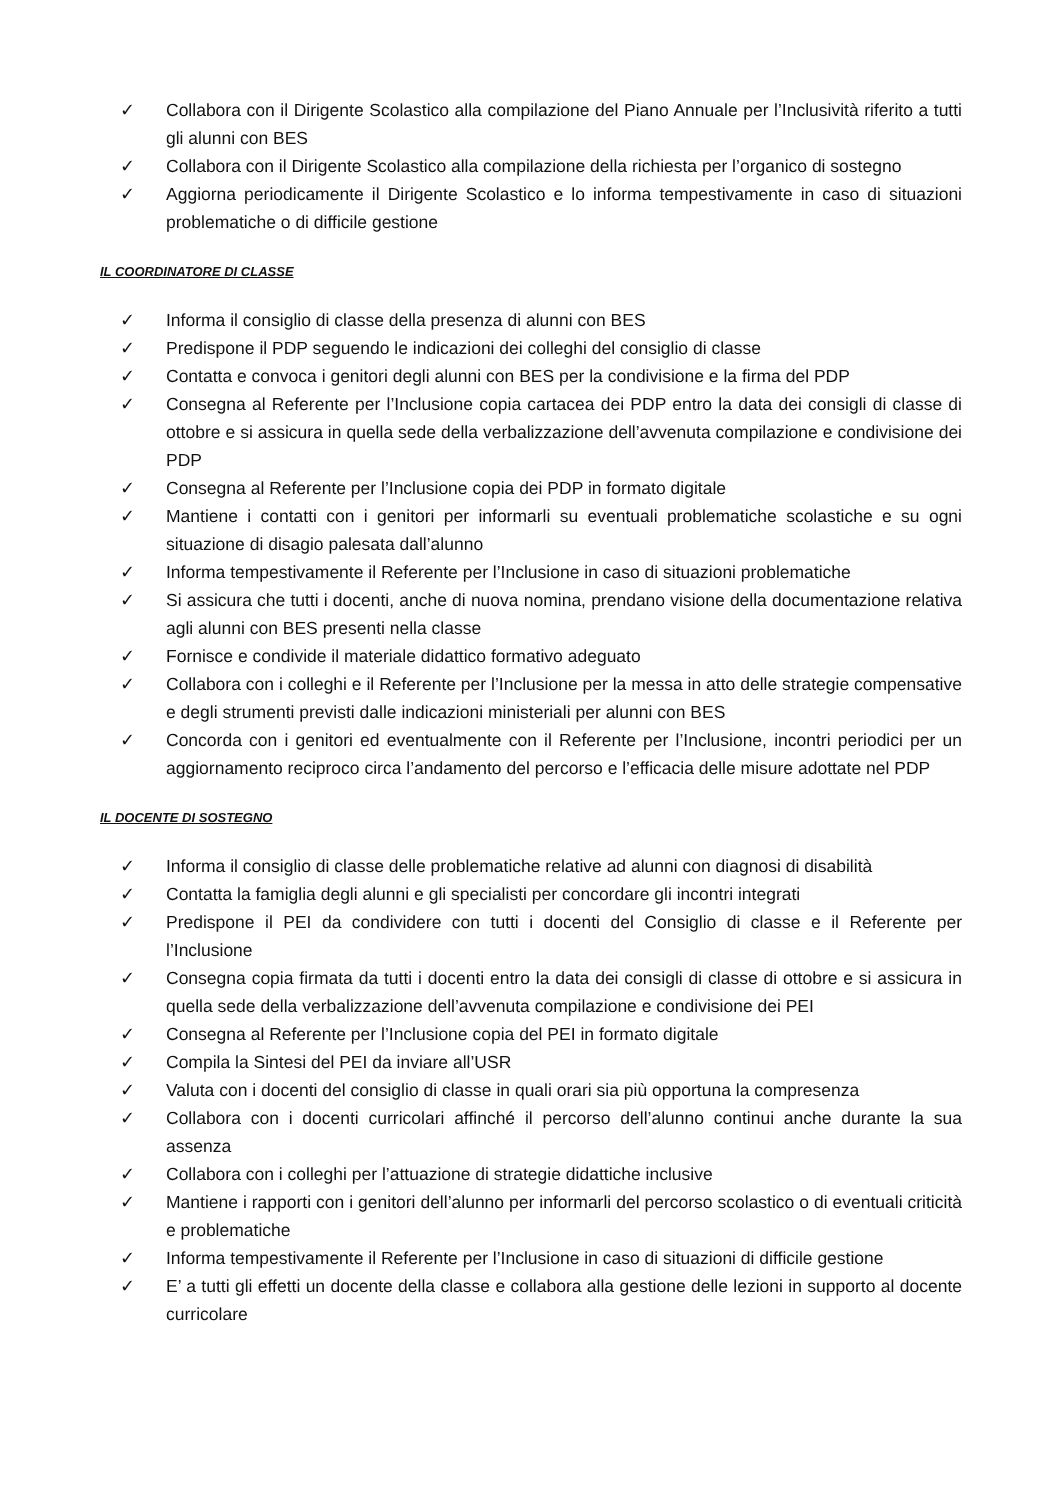✓ Collabora con il Dirigente Scolastico alla compilazione del Piano Annuale per l’Inclusività riferito a tutti gli alunni con BES
✓ Collabora con il Dirigente Scolastico alla compilazione della richiesta per l’organico di sostegno
✓ Aggiorna periodicamente il Dirigente Scolastico e lo informa tempestivamente in caso di situazioni problematiche o di difficile gestione
IL COORDINATORE DI CLASSE
✓ Informa il consiglio di classe della presenza di alunni con BES
✓ Predispone il PDP seguendo le indicazioni dei colleghi del consiglio di classe
✓ Contatta e convoca i genitori degli alunni con BES per la condivisione e la firma del PDP
✓ Consegna al Referente per l’Inclusione copia cartacea dei PDP entro la data dei consigli di classe di ottobre e si assicura in quella sede della verbalizzazione dell’avvenuta compilazione e condivisione dei PDP
✓ Consegna al Referente per l’Inclusione copia dei PDP in formato digitale
✓ Mantiene i contatti con i genitori per informarli su eventuali problematiche scolastiche e su ogni situazione di disagio palesata dall’alunno
✓ Informa tempestivamente il Referente per l’Inclusione in caso di situazioni problematiche
✓ Si assicura che tutti i docenti, anche di nuova nomina, prendano visione della documentazione relativa agli alunni con BES presenti nella classe
✓ Fornisce e condivide il materiale didattico formativo adeguato
✓ Collabora con i colleghi e il Referente per l’Inclusione per la messa in atto delle strategie compensative e degli strumenti previsti dalle indicazioni ministeriali per alunni con BES
✓ Concorda con i genitori ed eventualmente con il Referente per l’Inclusione, incontri periodici per un aggiornamento reciproco circa l’andamento del percorso e l’efficacia delle misure adottate nel PDP
IL DOCENTE DI SOSTEGNO
✓ Informa il consiglio di classe delle problematiche relative ad alunni con diagnosi di disabilità
✓ Contatta la famiglia degli alunni e gli specialisti per concordare gli incontri integrati
✓ Predispone il PEI da condividere con tutti i docenti del Consiglio di classe e il Referente per l’Inclusione
✓ Consegna copia firmata da tutti i docenti entro la data dei consigli di classe di ottobre e si assicura in quella sede della verbalizzazione dell’avvenuta compilazione e condivisione dei PEI
✓ Consegna al Referente per l’Inclusione copia del PEI in formato digitale
✓ Compila la Sintesi del PEI da inviare all’USR
✓ Valuta con i docenti del consiglio di classe in quali orari sia più opportuna la compresenza
✓ Collabora con i docenti curricolari affinché il percorso dell’alunno continui anche durante la sua assenza
✓ Collabora con i colleghi per l’attuazione di strategie didattiche inclusive
✓ Mantiene i rapporti con i genitori dell’alunno per informarli del percorso scolastico o di eventuali criticità e problematiche
✓ Informa tempestivamente il Referente per l’Inclusione in caso di situazioni di difficile gestione
✓ E’ a tutti gli effetti un docente della classe e collabora alla gestione delle lezioni in supporto al docente curricolare